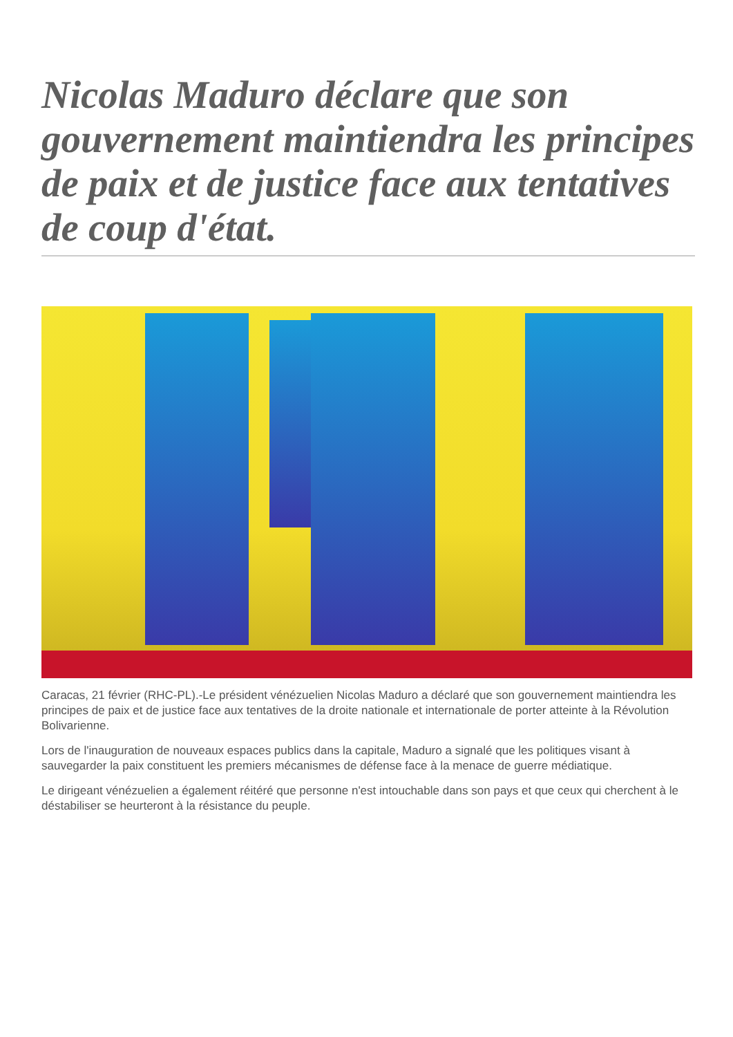Nicolas Maduro déclare que son gouvernement maintiendra les principes de paix et de justice face aux tentatives de coup d'état.
Caracas, 21 février (RHC-PL).-Le président vénézuelien Nicolas Maduro a déclaré que son gouvernement maintiendra les principes de paix et de justice face aux tentatives de la droite nationale et internationale de porter atteinte à la Révolution Bolivarienne.
Lors de l'inauguration de nouveaux espaces publics dans la capitale, Maduro a signalé que les politiques visant à sauvegarder la paix constituent les premiers mécanismes de défense face à la menace de guerre médiatique.
Le dirigeant vénézuelien a également réitéré que personne n'est intouchable dans son pays et que ceux qui cherchent à le déstabiliser se heurteront à la résistance du peuple.